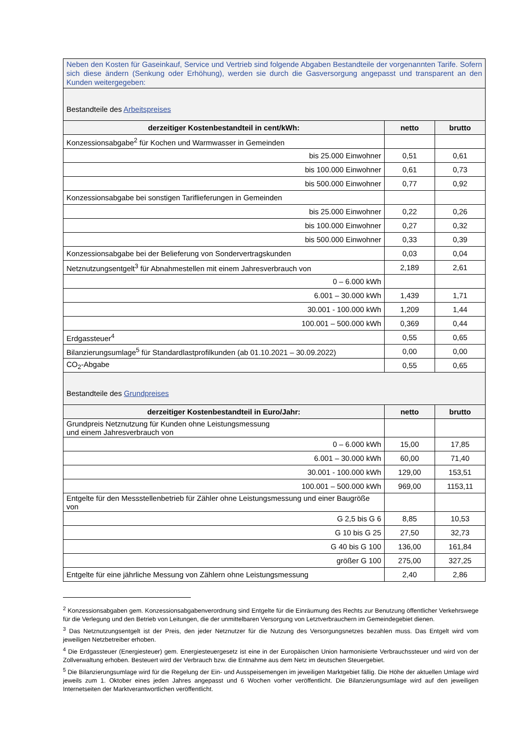| Neben den Kosten für Gaseinkauf, Service und Vertrieb sind folgende Abgaben Bestandteile der vorgenannten Tarife. Sofern sich diese ändern (Senkung oder Erhöhung), werden sie durch die Gasversorgung angepasst und transparent an den Kunden weitergegeben: | | |
| Bestandteile des Arbeitspreises | | |
| derzeitiger Kostenbestandteil in cent/kWh: | netto | brutto |
| Konzessionsabgabe<sup>2</sup> für Kochen und Warmwasser in Gemeinden | | |
| bis 25.000 Einwohner | 0,51 | 0,61 |
| bis 100.000 Einwohner | 0,61 | 0,73 |
| bis 500.000 Einwohner | 0,77 | 0,92 |
| Konzessionsabgabe bei sonstigen Tariflieferungen in Gemeinden | | |
| bis 25.000 Einwohner | 0,22 | 0,26 |
| bis 100.000 Einwohner | 0,27 | 0,32 |
| bis 500.000 Einwohner | 0,33 | 0,39 |
| Konzessionsabgabe bei der Belieferung von Sondervertragskunden | 0,03 | 0,04 |
| Netznutzungsentgelt<sup>3</sup> für Abnahmestellen mit einem Jahresverbrauch von | 2,189 | 2,61 |
| 0 – 6.000 kWh | | |
| 6.001 – 30.000 kWh | 1,439 | 1,71 |
| 30.001 - 100.000 kWh | 1,209 | 1,44 |
| 100.001 – 500.000 kWh | 0,369 | 0,44 |
| Erdgassteuer<sup>4</sup> | 0,55 | 0,65 |
| Bilanzierungsumlage<sup>5</sup> für Standardlastprofilkunden (ab 01.10.2021 – 30.09.2022) | 0,00 | 0,00 |
| CO<sub>2</sub>-Abgabe | 0,55 | 0,65 |
| Bestandteile des Grundpreises | | |
| derzeitiger Kostenbestandteil in Euro/Jahr: | netto | brutto |
| Grundpreis Netznutzung für Kunden ohne Leistungsmessung und einem Jahresverbrauch von | | |
| 0 – 6.000 kWh | 15,00 | 17,85 |
| 6.001 – 30.000 kWh | 60,00 | 71,40 |
| 30.001 - 100.000 kWh | 129,00 | 153,51 |
| 100.001 – 500.000 kWh | 969,00 | 1153,11 |
| Entgelte für den Messstellenbetrieb für Zähler ohne Leistungsmessung und einer Baugröße von | | |
| G 2,5 bis G 6 | 8,85 | 10,53 |
| G 10 bis G 25 | 27,50 | 32,73 |
| G 40 bis G 100 | 136,00 | 161,84 |
| größer G 100 | 275,00 | 327,25 |
| Entgelte für eine jährliche Messung von Zählern ohne Leistungsmessung | 2,40 | 2,86 |
<sup>2</sup> Konzessionsabgaben gem. Konzessionsabgabenverordnung sind Entgelte für die Einräumung des Rechts zur Benutzung öffentlicher Verkehrswege für die Verlegung und den Betrieb von Leitungen, die der unmittelbaren Versorgung von Letztverbrauchern im Gemeindegebiet dienen.
<sup>3</sup> Das Netznutzungsentgelt ist der Preis, den jeder Netznutzer für die Nutzung des Versorgungsnetzes bezahlen muss. Das Entgelt wird vom jeweiligen Netzbetreiber erhoben.
<sup>4</sup> Die Erdgassteuer (Energiesteuer) gem. Energiesteuergesetz ist eine in der Europäischen Union harmonisierte Verbrauchssteuer und wird von der Zollverwaltung erhoben. Besteuert wird der Verbrauch bzw. die Entnahme aus dem Netz im deutschen Steuergebiet.
<sup>5</sup> Die Bilanzierungsumlage wird für die Regelung der Ein- und Ausspeisemengen im jeweiligen Marktgebiet fällig. Die Höhe der aktuellen Umlage wird jeweils zum 1. Oktober eines jeden Jahres angepasst und 6 Wochen vorher veröffentlicht. Die Bilanzierungsumlage wird auf den jeweiligen Internetseiten der Marktverantwortlichen veröffentlicht.